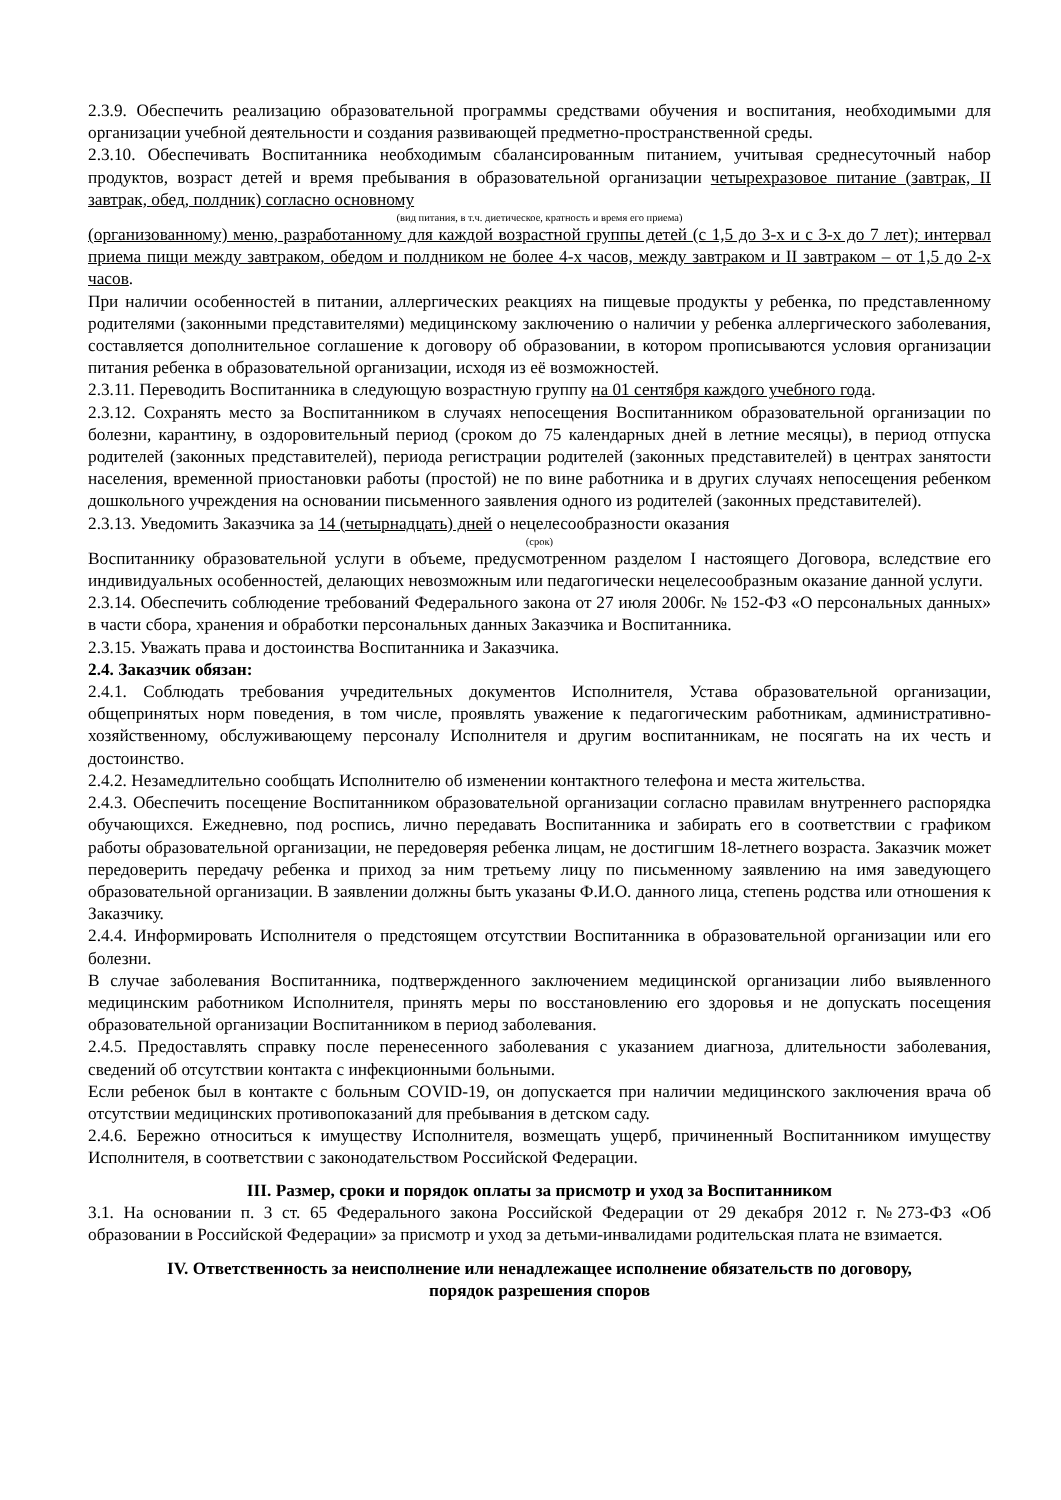2.3.9. Обеспечить реализацию образовательной программы средствами обучения и воспитания, необходимыми для организации учебной деятельности и создания развивающей предметно-пространственной среды.
2.3.10. Обеспечивать Воспитанника необходимым сбалансированным питанием, учитывая среднесуточный набор продуктов, возраст детей и время пребывания в образовательной организации четырехразовое питание (завтрак, II завтрак, обед, полдник) согласно основному
(вид питания, в т.ч. диетическое, кратность и время его приема)
(организованному) меню, разработанному для каждой возрастной группы детей (с 1,5 до 3-х и с 3-х до 7 лет); интервал приема пищи между завтраком, обедом и полдником не более 4-х часов, между завтраком и II завтраком – от 1,5 до 2-х часов.
При наличии особенностей в питании, аллергических реакциях на пищевые продукты у ребенка, по представленному родителями (законными представителями) медицинскому заключению о наличии у ребенка аллергического заболевания, составляется дополнительное соглашение к договору об образовании, в котором прописываются условия организации питания ребенка в образовательной организации, исходя из её возможностей.
2.3.11. Переводить Воспитанника в следующую возрастную группу на 01 сентября каждого учебного года.
2.3.12. Сохранять место за Воспитанником в случаях непосещения Воспитанником образовательной организации по болезни, карантину, в оздоровительный период (сроком до 75 календарных дней в летние месяцы), в период отпуска родителей (законных представителей), периода регистрации родителей (законных представителей) в центрах занятости населения, временной приостановки работы (простой) не по вине работника и в других случаях непосещения ребенком дошкольного учреждения на основании письменного заявления одного из родителей (законных представителей).
2.3.13. Уведомить Заказчика за 14 (четырнадцать) дней о нецелесообразности оказания
(срок)
Воспитаннику образовательной услуги в объеме, предусмотренном разделом I настоящего Договора, вследствие его индивидуальных особенностей, делающих невозможным или педагогически нецелесообразным оказание данной услуги.
2.3.14. Обеспечить соблюдение требований Федерального закона от 27 июля 2006г. № 152-ФЗ «О персональных данных» в части сбора, хранения и обработки персональных данных Заказчика и Воспитанника.
2.3.15. Уважать права и достоинства Воспитанника и Заказчика.
2.4. Заказчик обязан:
2.4.1. Соблюдать требования учредительных документов Исполнителя, Устава образовательной организации, общепринятых норм поведения, в том числе, проявлять уважение к педагогическим работникам, административно-хозяйственному, обслуживающему персоналу Исполнителя и другим воспитанникам, не посягать на их честь и достоинство.
2.4.2. Незамедлительно сообщать Исполнителю об изменении контактного телефона и места жительства.
2.4.3. Обеспечить посещение Воспитанником образовательной организации согласно правилам внутреннего распорядка обучающихся. Ежедневно, под роспись, лично передавать Воспитанника и забирать его в соответствии с графиком работы образовательной организации, не передоверяя ребенка лицам, не достигшим 18-летнего возраста. Заказчик может передоверить передачу ребенка и приход за ним третьему лицу по письменному заявлению на имя заведующего образовательной организации. В заявлении должны быть указаны Ф.И.О. данного лица, степень родства или отношения к Заказчику.
2.4.4. Информировать Исполнителя о предстоящем отсутствии Воспитанника в образовательной организации или его болезни.
В случае заболевания Воспитанника, подтвержденного заключением медицинской организации либо выявленного медицинским работником Исполнителя, принять меры по восстановлению его здоровья и не допускать посещения образовательной организации Воспитанником в период заболевания.
2.4.5. Предоставлять справку после перенесенного заболевания с указанием диагноза, длительности заболевания, сведений об отсутствии контакта с инфекционными больными.
Если ребенок был в контакте с больным COVID-19, он допускается при наличии медицинского заключения врача об отсутствии медицинских противопоказаний для пребывания в детском саду.
2.4.6. Бережно относиться к имуществу Исполнителя, возмещать ущерб, причиненный Воспитанником имуществу Исполнителя, в соответствии с законодательством Российской Федерации.
III. Размер, сроки и порядок оплаты за присмотр и уход за Воспитанником
3.1. На основании п. 3 ст. 65 Федерального закона Российской Федерации от 29 декабря 2012 г. №273-ФЗ «Об образовании в Российской Федерации» за присмотр и уход за детьми-инвалидами родительская плата не взимается.
IV. Ответственность за неисполнение или ненадлежащее исполнение обязательств по договору,
порядок разрешения споров